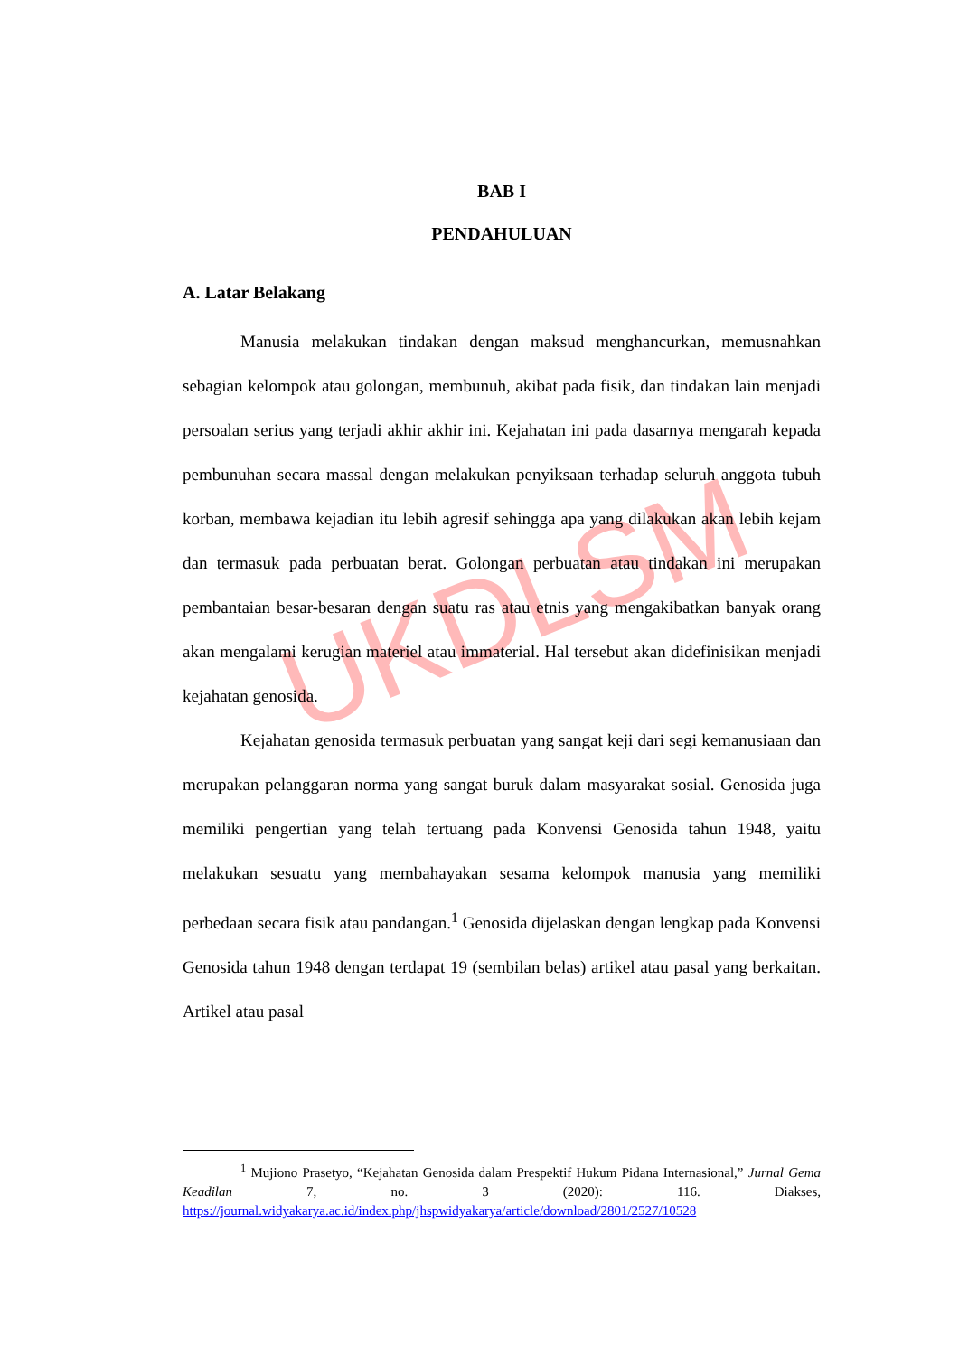UKDLSM
BAB I
PENDAHULUAN
A. Latar Belakang
Manusia melakukan tindakan dengan maksud menghancurkan, memusnahkan sebagian kelompok atau golongan, membunuh, akibat pada fisik, dan tindakan lain menjadi persoalan serius yang terjadi akhir akhir ini. Kejahatan ini pada dasarnya mengarah kepada pembunuhan secara massal dengan melakukan penyiksaan terhadap seluruh anggota tubuh korban, membawa kejadian itu lebih agresif sehingga apa yang dilakukan akan lebih kejam dan termasuk pada perbuatan berat. Golongan perbuatan atau tindakan ini merupakan pembantaian besar-besaran dengan suatu ras atau etnis yang mengakibatkan banyak orang akan mengalami kerugian materiel atau immaterial. Hal tersebut akan didefinisikan menjadi kejahatan genosida.
Kejahatan genosida termasuk perbuatan yang sangat keji dari segi kemanusiaan dan merupakan pelanggaran norma yang sangat buruk dalam masyarakat sosial. Genosida juga memiliki pengertian yang telah tertuang pada Konvensi Genosida tahun 1948, yaitu melakukan sesuatu yang membahayakan sesama kelompok manusia yang memiliki perbedaan secara fisik atau pandangan.<sup>1</sup> Genosida dijelaskan dengan lengkap pada Konvensi Genosida tahun 1948 dengan terdapat 19 (sembilan belas) artikel atau pasal yang berkaitan. Artikel atau pasal
<sup>1</sup> Mujiono Prasetyo, “Kejahatan Genosida dalam Prespektif Hukum Pidana Internasional,” Jurnal Gema Keadilan 7, no. 3 (2020): 116. Diakses, https://journal.widyakarya.ac.id/index.php/jhspwidyakarya/article/download/2801/2527/10528